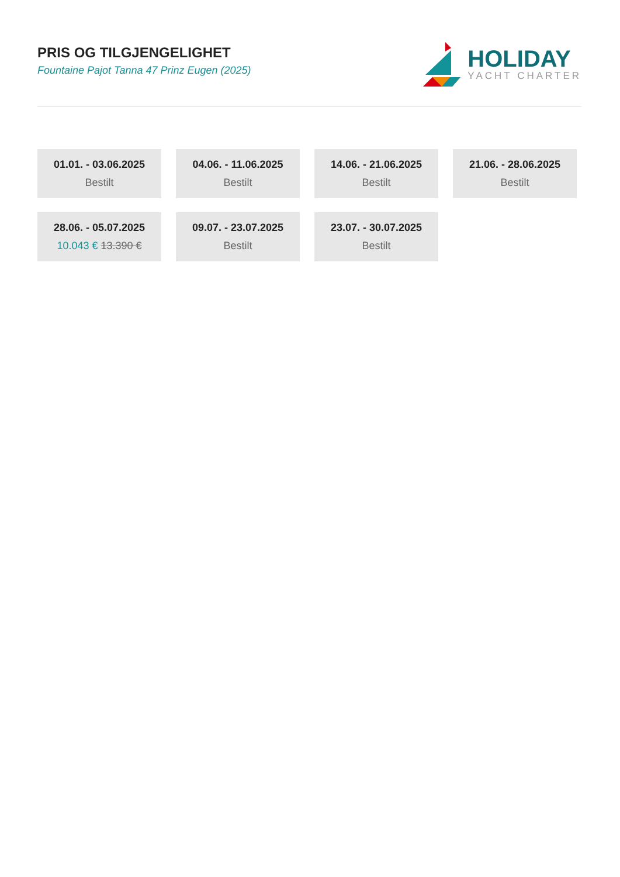PRIS OG TILGJENGELIGHET
Fountaine Pajot Tanna 47 Prinz Eugen (2025)
HOLIDAY
YACHT CHARTER
01.01. - 03.06.2025
Bestilt
04.06. - 11.06.2025
Bestilt
14.06. - 21.06.2025
Bestilt
21.06. - 28.06.2025
Bestilt
28.06. - 05.07.2025
10.043 € 13.390 €
09.07. - 23.07.2025
Bestilt
23.07. - 30.07.2025
Bestilt